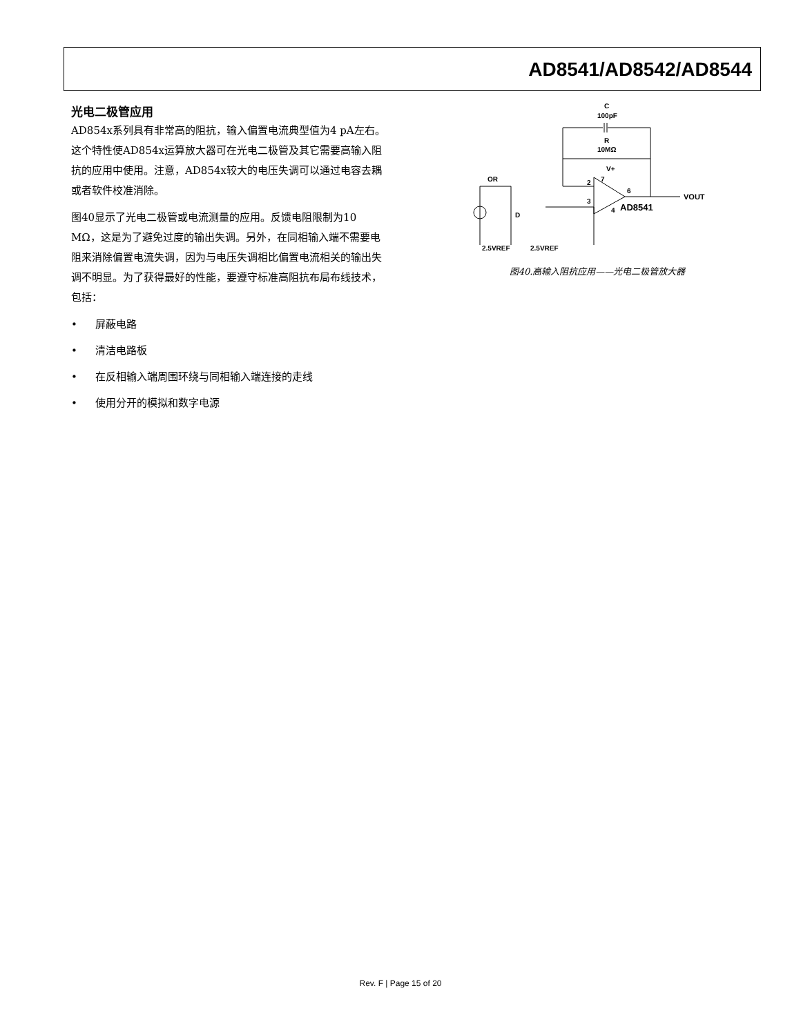AD8541/AD8542/AD8544
光电二极管应用
AD854x系列具有非常高的阻抗，输入偏置电流典型值为4 pA左右。这个特性使AD854x运算放大器可在光电二极管及其它需要高输入阻抗的应用中使用。注意，AD854x较大的电压失调可以通过电容去耦或者软件校准消除。
图40显示了光电二极管或电流测量的应用。反馈电阻限制为10 MΩ，这是为了避免过度的输出失调。另外，在同相输入端不需要电阻来消除偏置电流失调，因为与电压失调相比偏置电流相关的输出失调不明显。为了获得最好的性能，要遵守标准高阻抗布局布线技术，包括：
• 屏蔽电路
• 清洁电路板
• 在反相输入端周围环绕与同相输入端连接的走线
• 使用分开的模拟和数字电源
C
100pF
R
10MΩ
OR
2
3
7
6
4
V+
AD8541
VOUT
D
2.5VREF
2.5VREF
图40.高输入阻抗应用——光电二极管放大器
Rev. F | Page 15 of 20